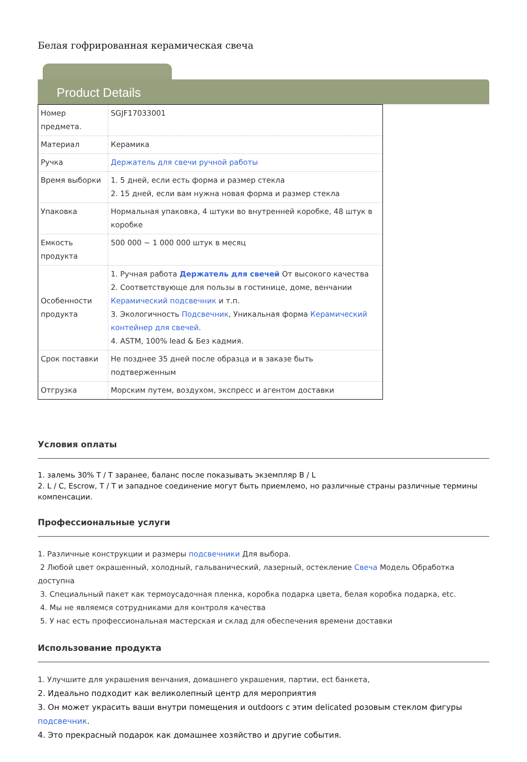Белая гофрированная керамическая свеча
Product Details
| Номер предмета. | SGJF17033001 |
| Материал | Керамика |
| Ручка | Держатель для свечи ручной работы |
| Время выборки | 1. 5 дней, если есть форма и размер стекла 2. 15 дней, если вам нужна новая форма и размер стекла |
| Упаковка | Нормальная упаковка, 4 штуки во внутренней коробке, 48 штук в коробке |
| Емкость продукта | 500 000 ~ 1 000 000 штук в месяц |
| Особенности продукта | 1. Ручная работа Держатель для свечей От высокого качества 2. Соответствующе для пользы в гостинице, доме, венчании Керамический подсвечник и т.п. 3. Экологичность Подсвечник , Уникальная форма Керамический контейнер для свечей . 4. ASTM, 100% lead & Без кадмия. |
| Срок поставки | Не позднее 35 дней после образца и в заказе быть подтверженным |
| Отгрузка | Морским путем, воздухом, экспресс и агентом доставки |
Условия оплаты
1. залемь 30% T / T заранее, баланс после показывать экземпляр B / L
2. L / C, Escrow, T / T и западное соединение могут быть приемлемо, но различные страны различные термины компенсации.
Профессиональные услуги
1. Различные конструкции и размеры подсвечники Для выбора.
2 Любой цвет окрашенный, холодный, гальванический, лазерный, остекление Свеча Модель Обработка доступна
3. Специальный пакет как термоусадочная пленка, коробка подарка цвета, белая коробка подарка, etc.
4. Мы не являемся сотрудниками для контроля качества
5. У нас есть профессиональная мастерская и склад для обеспечения времени доставки
Использование продукта
1. Улучшите для украшения венчания, домашнего украшения, партии, ect банкета,
2. Идеально подходит как великолепный центр для мероприятия
3. Он может украсить ваши внутри помещения и outdoors с этим delicated розовым стеклом фигуры подсвечник.
4. Это прекрасный подарок как домашнее хозяйство и другие события.